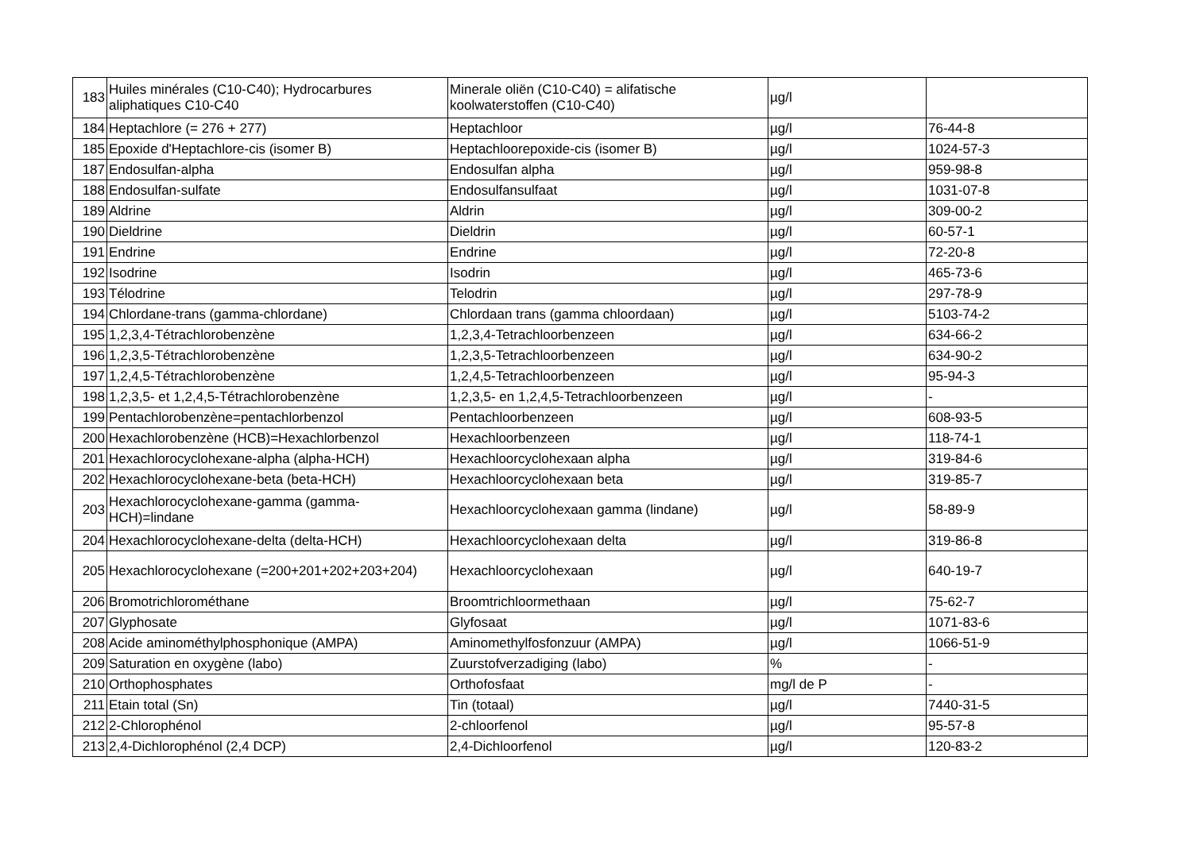| 183 | Huiles minérales (C10-C40); Hydrocarbures aliphatiques C10-C40 | Minerale oliën (C10-C40) = alifatische koolwaterstoffen (C10-C40) | µg/l | |
| 184 | Heptachlore (= 276 + 277) | Heptachloor | µg/l | 76-44-8 |
| 185 | Epoxide d'Heptachlore-cis (isomer B) | Heptachloorepoxide-cis (isomer B) | µg/l | 1024-57-3 |
| 187 | Endosulfan-alpha | Endosulfan alpha | µg/l | 959-98-8 |
| 188 | Endosulfan-sulfate | Endosulfansulfaat | µg/l | 1031-07-8 |
| 189 | Aldrine | Aldrin | µg/l | 309-00-2 |
| 190 | Dieldrine | Dieldrin | µg/l | 60-57-1 |
| 191 | Endrine | Endrine | µg/l | 72-20-8 |
| 192 | Isodrine | Isodrin | µg/l | 465-73-6 |
| 193 | Télodrine | Telodrin | µg/l | 297-78-9 |
| 194 | Chlordane-trans (gamma-chlordane) | Chlordaan trans (gamma chloordaan) | µg/l | 5103-74-2 |
| 195 | 1,2,3,4-Tétrachlorobenzène | 1,2,3,4-Tetrachloorbenzeen | µg/l | 634-66-2 |
| 196 | 1,2,3,5-Tétrachlorobenzène | 1,2,3,5-Tetrachloorbenzeen | µg/l | 634-90-2 |
| 197 | 1,2,4,5-Tétrachlorobenzène | 1,2,4,5-Tetrachloorbenzeen | µg/l | 95-94-3 |
| 198 | 1,2,3,5- et 1,2,4,5-Tétrachlorobenzène | 1,2,3,5- en 1,2,4,5-Tetrachloorbenzeen | µg/l | - |
| 199 | Pentachlorobenzène=pentachlorbenzol | Pentachloorbenzeen | µg/l | 608-93-5 |
| 200 | Hexachlorobenzène (HCB)=Hexachlorbenzol | Hexachloorbenzeen | µg/l | 118-74-1 |
| 201 | Hexachlorocyclohexane-alpha (alpha-HCH) | Hexachloorcyclohexaan alpha | µg/l | 319-84-6 |
| 202 | Hexachlorocyclohexane-beta (beta-HCH) | Hexachloorcyclohexaan beta | µg/l | 319-85-7 |
| 203 | Hexachlorocyclohexane-gamma (gamma- HCH)=lindane | Hexachloorcyclohexaan gamma (lindane) | µg/l | 58-89-9 |
| 204 | Hexachlorocyclohexane-delta (delta-HCH) | Hexachloorcyclohexaan delta | µg/l | 319-86-8 |
| 205 | Hexachlorocyclohexane (=200+201+202+203+204) | Hexachloorcyclohexaan | µg/l | 640-19-7 |
| 206 | Bromotrichlorométhane | Broomtrichloormethaan | µg/l | 75-62-7 |
| 207 | Glyphosate | Glyfosaat | µg/l | 1071-83-6 |
| 208 | Acide aminométhylphosphonique (AMPA) | Aminomethylfosfonzuur (AMPA) | µg/l | 1066-51-9 |
| 209 | Saturation en oxygène (labo) | Zuurstofverzadiging (labo) | % | - |
| 210 | Orthophosphates | Orthofosfaat | mg/l de P | - |
| 211 | Etain total (Sn) | Tin (totaal) | µg/l | 7440-31-5 |
| 212 | 2-Chlorophénol | 2-chloorfenol | µg/l | 95-57-8 |
| 213 | 2,4-Dichlorophénol (2,4 DCP) | 2,4-Dichloorfenol | µg/l | 120-83-2 |